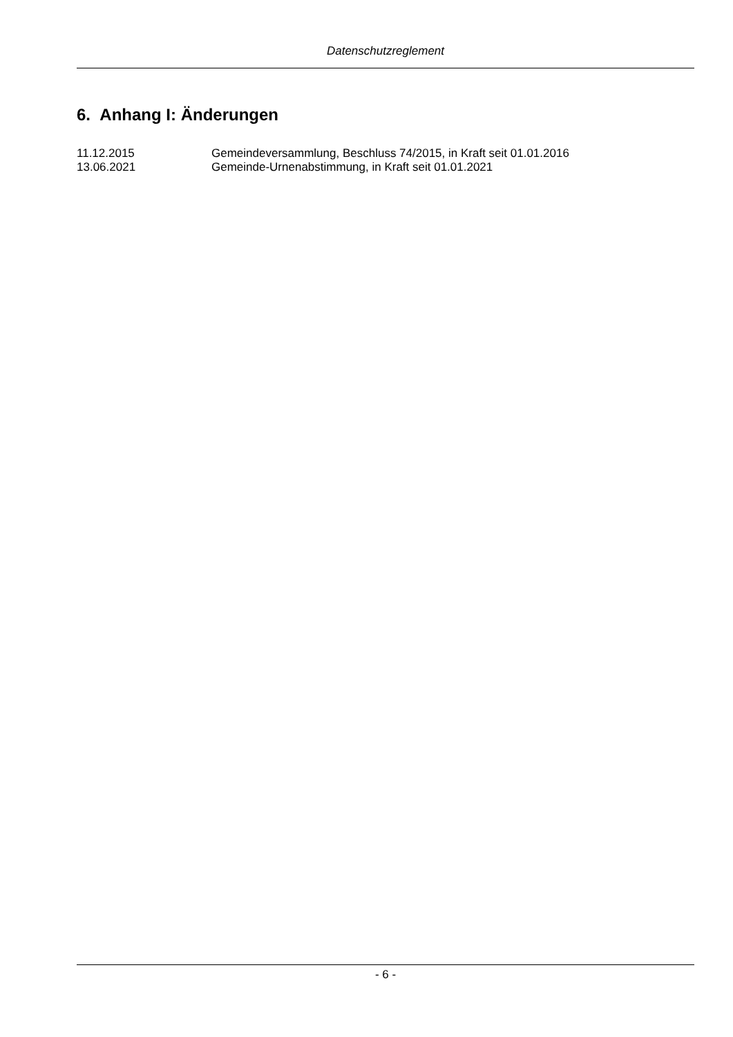Datenschutzreglement
6. Anhang I: Änderungen
11.12.2015 Gemeindeversammlung, Beschluss 74/2015, in Kraft seit 01.01.2016
13.06.2021 Gemeinde-Urnenabstimmung, in Kraft seit 01.01.2021
- 6 -